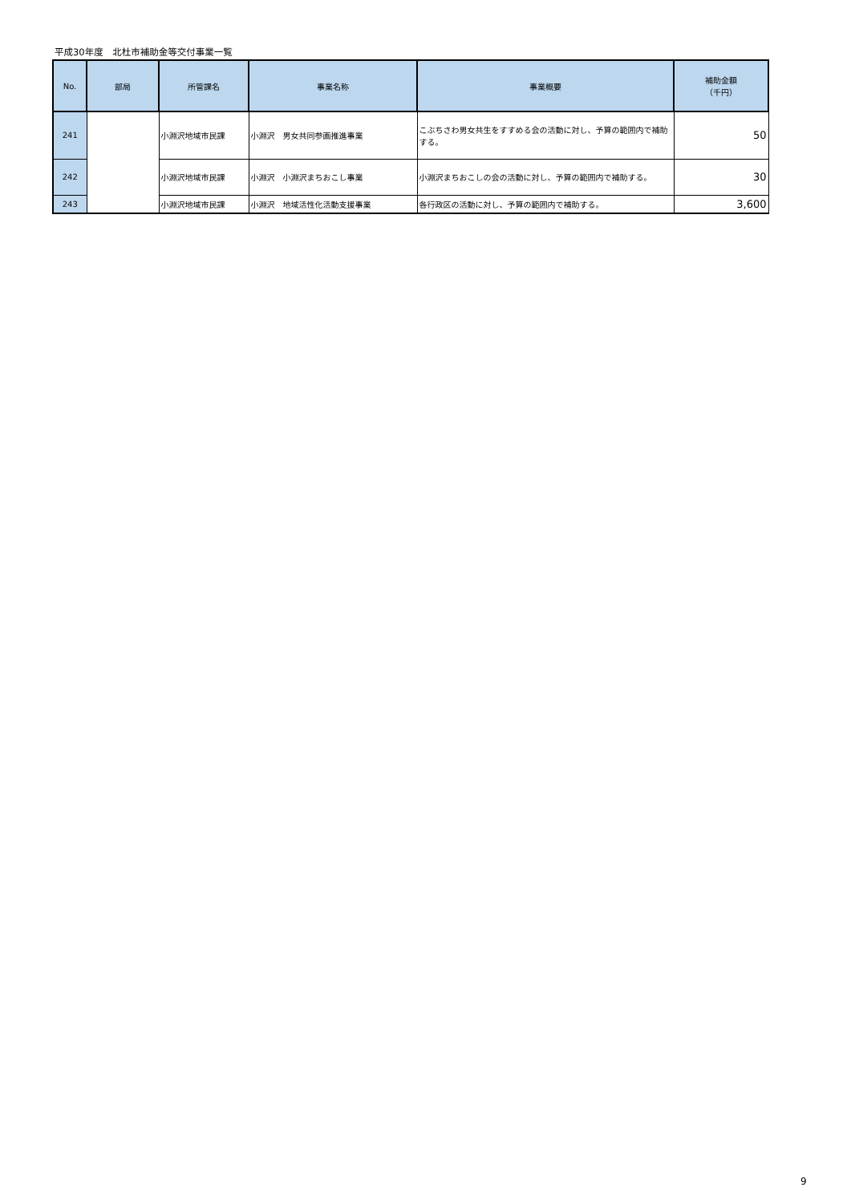平成30年度　北杜市補助金等交付事業一覧
| No. | 部局 | 所管課名 | 事業名称 | 事業概要 | 補助金額 （千円） |
| --- | --- | --- | --- | --- | --- |
| 241 | | 小淵沢地域市民課 | 小淵沢 男女共同参画推進事業 | こぶちさわ男女共生をすすめる会の活動に対し、予算の範囲内で補助する。 | 50 |
| 242 | | 小淵沢地域市民課 | 小淵沢 小淵沢まちおこし事業 | 小淵沢まちおこしの会の活動に対し、予算の範囲内で補助する。 | 30 |
| 243 | | 小淵沢地域市民課 | 小淵沢 地域活性化活動支援事業 | 各行政区の活動に対し、予算の範囲内で補助する。 | 3,600 |
9